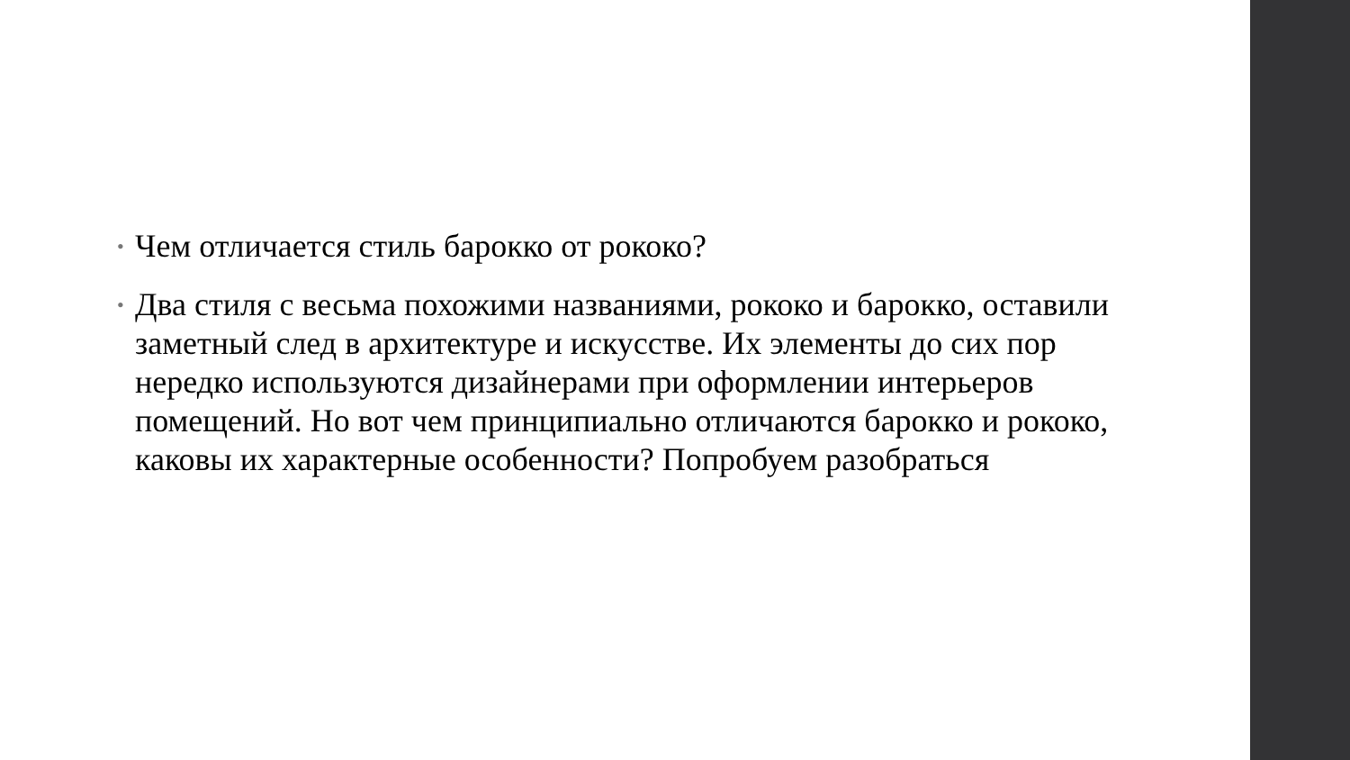• Чем отличается стиль барокко от рококо?
• Два стиля с весьма похожими названиями, рококо и барокко, оставили заметный след в архитектуре и искусстве. Их элементы до сих пор нередко используются дизайнерами при оформлении интерьеров помещений. Но вот чем принципиально отличаются барокко и рококо, каковы их характерные особенности? Попробуем разобраться